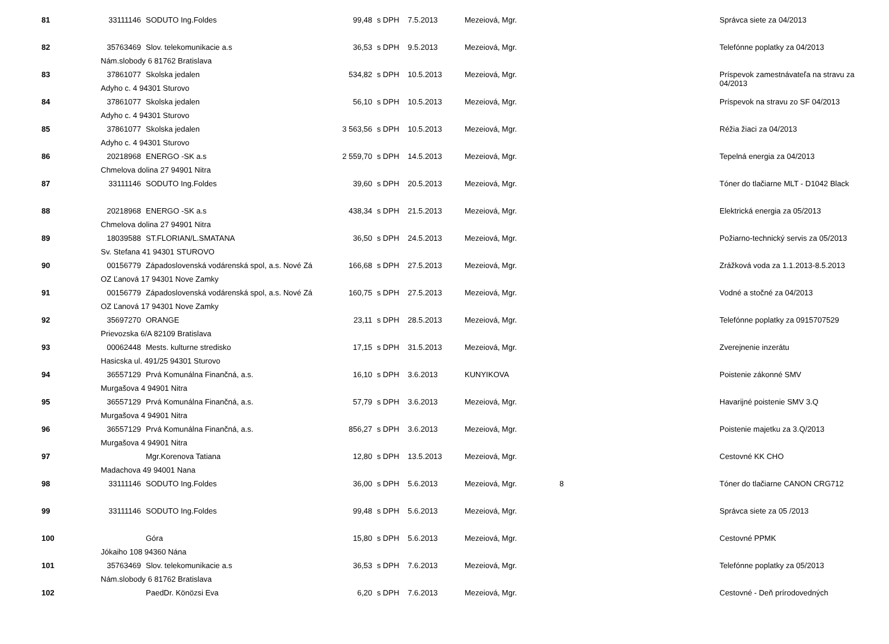| 81 | 33111146 | SODUTO Ing.Foldes | 99,48 | s DPH | 7.5.2013 | Mezeiová, Mgr. | | Správca siete za 04/2013 |
| 82 | 35763469 | Slov. telekomunikacie a.s | 36,53 | s DPH | 9.5.2013 | Mezeiová, Mgr. | | Telefónne poplatky za 04/2013 |
| | Nám.slobody 6 81762 Bratislava | | | | | | | |
| 83 | 37861077 | Skolska jedalen | 534,82 | s DPH | 10.5.2013 | Mezeiová, Mgr. | | Príspevok zamestnávateľa na stravu za 04/2013 |
| | Adyho c. 4 94301 Sturovo | | | | | | | |
| 84 | 37861077 | Skolska jedalen | 56,10 | s DPH | 10.5.2013 | Mezeiová, Mgr. | | Príspevok na stravu zo SF 04/2013 |
| | Adyho c. 4 94301 Sturovo | | | | | | | |
| 85 | 37861077 | Skolska jedalen | 3 563,56 | s DPH | 10.5.2013 | Mezeiová, Mgr. | | Réžia žiaci za 04/2013 |
| | Adyho c. 4 94301 Sturovo | | | | | | | |
| 86 | 20218968 | ENERGO -SK a.s | 2 559,70 | s DPH | 14.5.2013 | Mezeiová, Mgr. | | Tepelná energia za 04/2013 |
| | Chmelova dolina 27 94901 Nitra | | | | | | | |
| 87 | 33111146 | SODUTO Ing.Foldes | 39,60 | s DPH | 20.5.2013 | Mezeiová, Mgr. | | Tóner do tlačiarne MLT - D1042 Black |
| 88 | 20218968 | ENERGO -SK a.s | 438,34 | s DPH | 21.5.2013 | Mezeiová, Mgr. | | Elektrická energia za 05/2013 |
| | Chmelova dolina 27 94901 Nitra | | | | | | | |
| 89 | 18039588 | ST.FLORIAN/L.SMATANA | 36,50 | s DPH | 24.5.2013 | Mezeiová, Mgr. | | Požiarno-technický servis za 05/2013 |
| | Sv. Stefana 41 94301 STUROVO | | | | | | | |
| 90 | 00156779 | Západoslovenská vodárenská spol, a.s. Nové Zá | 166,68 | s DPH | 27.5.2013 | Mezeiová, Mgr. | | Zrážková voda za 1.1.2013-8.5.2013 |
| | OZ Ľanová 17 94301 Nove Zamky | | | | | | | |
| 91 | 00156779 | Západoslovenská vodárenská spol, a.s. Nové Zá | 160,75 | s DPH | 27.5.2013 | Mezeiová, Mgr. | | Vodné a stočné za 04/2013 |
| | OZ Ľanová 17 94301 Nove Zamky | | | | | | | |
| 92 | 35697270 | ORANGE | 23,11 | s DPH | 28.5.2013 | Mezeiová, Mgr. | | Telefónne poplatky za 0915707529 |
| | Prievozska 6/A 82109 Bratislava | | | | | | | |
| 93 | 00062448 | Mests. kulturne stredisko | 17,15 | s DPH | 31.5.2013 | Mezeiová, Mgr. | | Zverejnenie inzerátu |
| | Hasicska ul. 491/25 94301 Sturovo | | | | | | | |
| 94 | 36557129 | Prvá Komunálna Finančná, a.s. | 16,10 | s DPH | 3.6.2013 | KUNYIKOVA | | Poistenie zákonné SMV |
| | Murgašova 4 94901 Nitra | | | | | | | |
| 95 | 36557129 | Prvá Komunálna Finančná, a.s. | 57,79 | s DPH | 3.6.2013 | Mezeiová, Mgr. | | Havarijné poistenie SMV 3.Q |
| | Murgašova 4 94901 Nitra | | | | | | | |
| 96 | 36557129 | Prvá Komunálna Finančná, a.s. | 856,27 | s DPH | 3.6.2013 | Mezeiová, Mgr. | | Poistenie majetku za 3.Q/2013 |
| | Murgašova 4 94901 Nitra | | | | | | | |
| 97 | | Mgr.Korenova Tatiana | 12,80 | s DPH | 13.5.2013 | Mezeiová, Mgr. | | Cestovné KK CHO |
| | Madachova 49 94001 Nana | | | | | | | |
| 98 | 33111146 | SODUTO Ing.Foldes | 36,00 | s DPH | 5.6.2013 | Mezeiová, Mgr. | 8 | Tóner do tlačiarne CANON CRG712 |
| 99 | 33111146 | SODUTO Ing.Foldes | 99,48 | s DPH | 5.6.2013 | Mezeiová, Mgr. | | Správca siete za 05 /2013 |
| 100 | | Góra | 15,80 | s DPH | 5.6.2013 | Mezeiová, Mgr. | | Cestovné PPMK |
| | Jókaiho 108 94360 Nána | | | | | | | |
| 101 | 35763469 | Slov. telekomunikacie a.s | 36,53 | s DPH | 7.6.2013 | Mezeiová, Mgr. | | Telefónne poplatky za 05/2013 |
| | Nám.slobody 6 81762 Bratislava | | | | | | | |
| 102 | | PaedDr. Könözsi Eva | 6,20 | s DPH | 7.6.2013 | Mezeiová, Mgr. | | Cestovné - Deň prírodovedných |